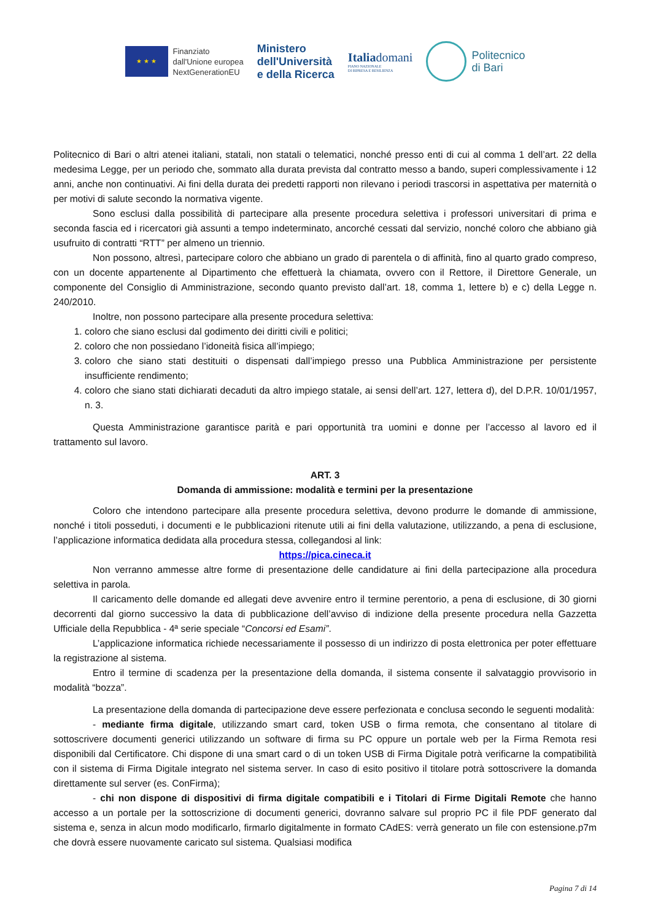★ ★ ★
Finanziato
dall'Unione europea
NextGenerationEU
Ministero
dell'Università
e della Ricerca
Italiadomani
PIANO NAZIONALE
DI RIPRESA E RESILIENZA
Politecnico
di Bari
Politecnico di Bari o altri atenei italiani, statali, non statali o telematici, nonché presso enti di cui al comma 1 dell’art. 22 della medesima Legge, per un periodo che, sommato alla durata prevista dal contratto messo a bando, superi complessivamente i 12 anni, anche non continuativi. Ai fini della durata dei predetti rapporti non rilevano i periodi trascorsi in aspettativa per maternità o per motivi di salute secondo la normativa vigente.
Sono esclusi dalla possibilità di partecipare alla presente procedura selettiva i professori universitari di prima e seconda fascia ed i ricercatori già assunti a tempo indeterminato, ancorché cessati dal servizio, nonché coloro che abbiano già usufruito di contratti “RTT” per almeno un triennio.
Non possono, altresì, partecipare coloro che abbiano un grado di parentela o di affinità, fino al quarto grado compreso, con un docente appartenente al Dipartimento che effettuerà la chiamata, ovvero con il Rettore, il Direttore Generale, un componente del Consiglio di Amministrazione, secondo quanto previsto dall’art. 18, comma 1, lettere b) e c) della Legge n. 240/2010.
Inoltre, non possono partecipare alla presente procedura selettiva:
1. coloro che siano esclusi dal godimento dei diritti civili e politici;
2. coloro che non possiedano l’idoneità fisica all’impiego;
3. coloro che siano stati destituiti o dispensati dall’impiego presso una Pubblica Amministrazione per persistente insufficiente rendimento;
4. coloro che siano stati dichiarati decaduti da altro impiego statale, ai sensi dell’art. 127, lettera d), del D.P.R. 10/01/1957, n. 3.
Questa Amministrazione garantisce parità e pari opportunità tra uomini e donne per l’accesso al lavoro ed il trattamento sul lavoro.
ART. 3
Domanda di ammissione: modalità e termini per la presentazione
Coloro che intendono partecipare alla presente procedura selettiva, devono produrre le domande di ammissione, nonché i titoli posseduti, i documenti e le pubblicazioni ritenute utili ai fini della valutazione, utilizzando, a pena di esclusione, l’applicazione informatica dedidata alla procedura stessa, collegandosi al link:
https://pica.cineca.it
Non verranno ammesse altre forme di presentazione delle candidature ai fini della partecipazione alla procedura selettiva in parola.
Il caricamento delle domande ed allegati deve avvenire entro il termine perentorio, a pena di esclusione, di 30 giorni decorrenti dal giorno successivo la data di pubblicazione dell’avviso di indizione della presente procedura nella Gazzetta Ufficiale della Repubblica - 4ª serie speciale “Concorsi ed Esami”.
L’applicazione informatica richiede necessariamente il possesso di un indirizzo di posta elettronica per poter effettuare la registrazione al sistema.
Entro il termine di scadenza per la presentazione della domanda, il sistema consente il salvataggio provvisorio in modalità “bozza”.
La presentazione della domanda di partecipazione deve essere perfezionata e conclusa secondo le seguenti modalità:
- mediante firma digitale, utilizzando smart card, token USB o firma remota, che consentano al titolare di sottoscrivere documenti generici utilizzando un software di firma su PC oppure un portale web per la Firma Remota resi disponibili dal Certificatore. Chi dispone di una smart card o di un token USB di Firma Digitale potrà verificarne la compatibilità con il sistema di Firma Digitale integrato nel sistema server. In caso di esito positivo il titolare potrà sottoscrivere la domanda direttamente sul server (es. ConFirma);
- chi non dispone di dispositivi di firma digitale compatibili e i Titolari di Firme Digitali Remote che hanno accesso a un portale per la sottoscrizione di documenti generici, dovranno salvare sul proprio PC il file PDF generato dal sistema e, senza in alcun modo modificarlo, firmarlo digitalmente in formato CAdES: verrà generato un file con estensione.p7m che dovrà essere nuovamente caricato sul sistema. Qualsiasi modifica
Pagina 7 di 14